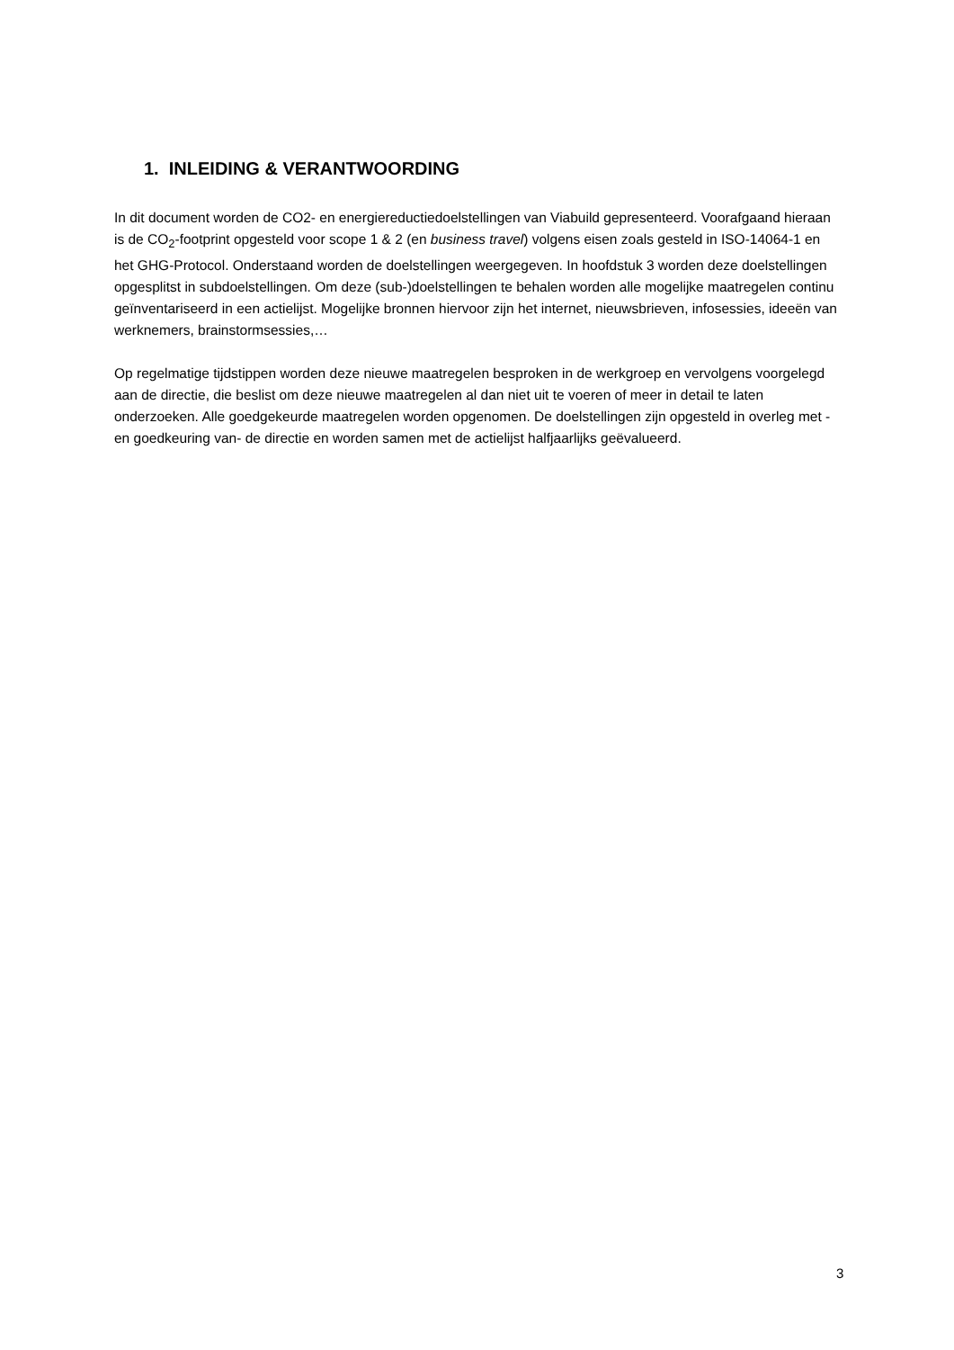1. INLEIDING & VERANTWOORDING
In dit document worden de CO2- en energiereductiedoelstellingen van Viabuild gepresenteerd. Voorafgaand hieraan is de CO<sub>2</sub>-footprint opgesteld voor scope 1 & 2 (en business travel) volgens eisen zoals gesteld in ISO-14064-1 en het GHG-Protocol. Onderstaand worden de doelstellingen weergegeven. In hoofdstuk 3 worden deze doelstellingen opgesplitst in subdoelstellingen. Om deze (sub-)doelstellingen te behalen worden alle mogelijke maatregelen continu geïnventariseerd in een actielijst. Mogelijke bronnen hiervoor zijn het internet, nieuwsbrieven, infosessies, ideeën van werknemers, brainstormsessies,…
Op regelmatige tijdstippen worden deze nieuwe maatregelen besproken in de werkgroep en vervolgens voorgelegd aan de directie, die beslist om deze nieuwe maatregelen al dan niet uit te voeren of meer in detail te laten onderzoeken. Alle goedgekeurde maatregelen worden opgenomen. De doelstellingen zijn opgesteld in overleg met -en goedkeuring van- de directie en worden samen met de actielijst halfjaarlijks geëvalueerd.
3